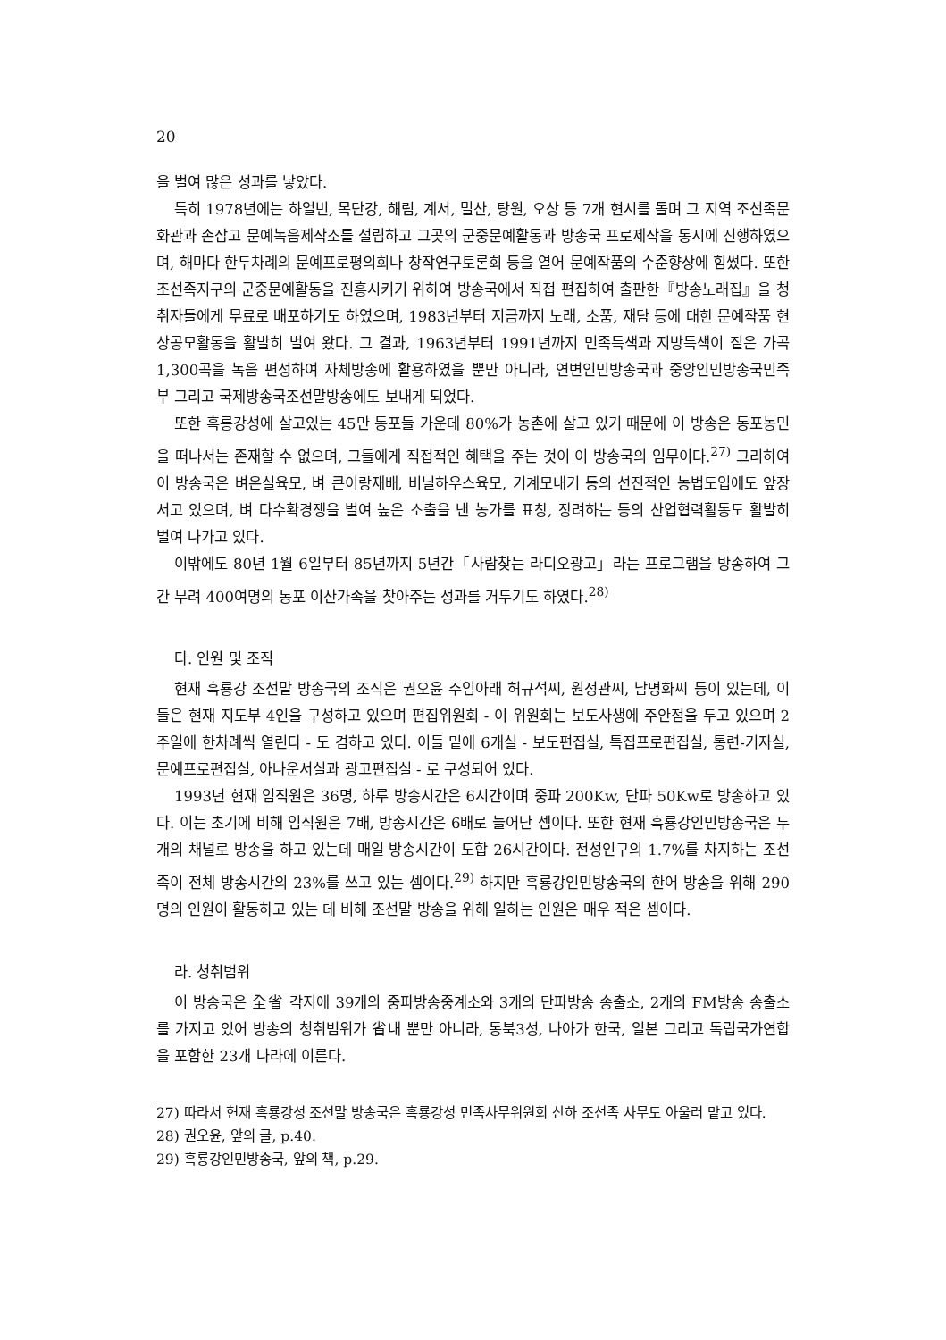20
을 벌여 많은 성과를 낳았다.
특히 1978년에는 하얼빈, 목단강, 해림, 계서, 밀산, 탕원, 오상 등 7개 현시를 돌며 그 지역 조선족문화관과 손잡고 문예녹음제작소를 설립하고 그곳의 군중문예활동과 방송국 프로제작을 동시에 진행하였으며, 해마다 한두차례의 문예프로평의회나 창작연구토론회 등을 열어 문예작품의 수준향상에 힘썼다. 또한 조선족지구의 군중문예활동을 진흥시키기 위하여 방송국에서 직접 편집하여 출판한『방송노래집』을 청취자들에게 무료로 배포하기도 하였으며, 1983년부터 지금까지 노래, 소품, 재담 등에 대한 문예작품 현상공모활동을 활발히 벌여 왔다. 그 결과, 1963년부터 1991년까지 민족특색과 지방특색이 짙은 가곡 1,300곡을 녹음 편성하여 자체방송에 활용하였을 뿐만 아니라, 연변인민방송국과 중앙인민방송국민족부 그리고 국제방송국조선말방송에도 보내게 되었다.
또한 흑룡강성에 살고있는 45만 동포들 가운데 80%가 농촌에 살고 있기 때문에 이 방송은 동포농민을 떠나서는 존재할 수 없으며, 그들에게 직접적인 혜택을 주는 것이 이 방송국의 임무이다.<sup>27)</sup> 그리하여 이 방송국은 벼온실육모, 벼 큰이랑재배, 비닐하우스육모, 기계모내기 등의 선진적인 농법도입에도 앞장 서고 있으며, 벼 다수확경쟁을 벌여 높은 소출을 낸 농가를 표창, 장려하는 등의 산업협력활동도 활발히 벌여 나가고 있다.
이밖에도 80년 1월 6일부터 85년까지 5년간「사람찾는 라디오광고」라는 프로그램을 방송하여 그간 무려 400여명의 동포 이산가족을 찾아주는 성과를 거두기도 하였다.<sup>28)</sup>
다. 인원 및 조직
현재 흑룡강 조선말 방송국의 조직은 권오윤 주임아래 허규석씨, 원정관씨, 남명화씨 등이 있는데, 이들은 현재 지도부 4인을 구성하고 있으며 편집위원회 - 이 위원회는 보도사생에 주안점을 두고 있으며 2주일에 한차례씩 열린다 - 도 겸하고 있다. 이들 밑에 6개실 - 보도편집실, 특집프로편집실, 통련-기자실, 문예프로편집실, 아나운서실과 광고편집실 - 로 구성되어 있다.
1993년 현재 임직원은 36명, 하루 방송시간은 6시간이며 중파 200Kw, 단파 50Kw로 방송하고 있다. 이는 초기에 비해 임직원은 7배, 방송시간은 6배로 늘어난 셈이다. 또한 현재 흑룡강인민방송국은 두개의 채널로 방송을 하고 있는데 매일 방송시간이 도합 26시간이다. 전성인구의 1.7%를 차지하는 조선족이 전체 방송시간의 23%를 쓰고 있는 셈이다.<sup>29)</sup> 하지만 흑룡강인민방송국의 한어 방송을 위해 290명의 인원이 활동하고 있는 데 비해 조선말 방송을 위해 일하는 인원은 매우 적은 셈이다.
라. 청취범위
이 방송국은 全省 각지에 39개의 중파방송중계소와 3개의 단파방송 송출소, 2개의 FM방송 송출소를 가지고 있어 방송의 청취범위가 省내 뿐만 아니라, 동북3성, 나아가 한국, 일본 그리고 독립국가연합을 포함한 23개 나라에 이른다.
27) 따라서 현재 흑룡강성 조선말 방송국은 흑룡강성 민족사무위원회 산하 조선족 사무도 아울러 맡고 있다.
28) 권오윤, 앞의 글, p.40.
29) 흑룡강인민방송국, 앞의 책, p.29.